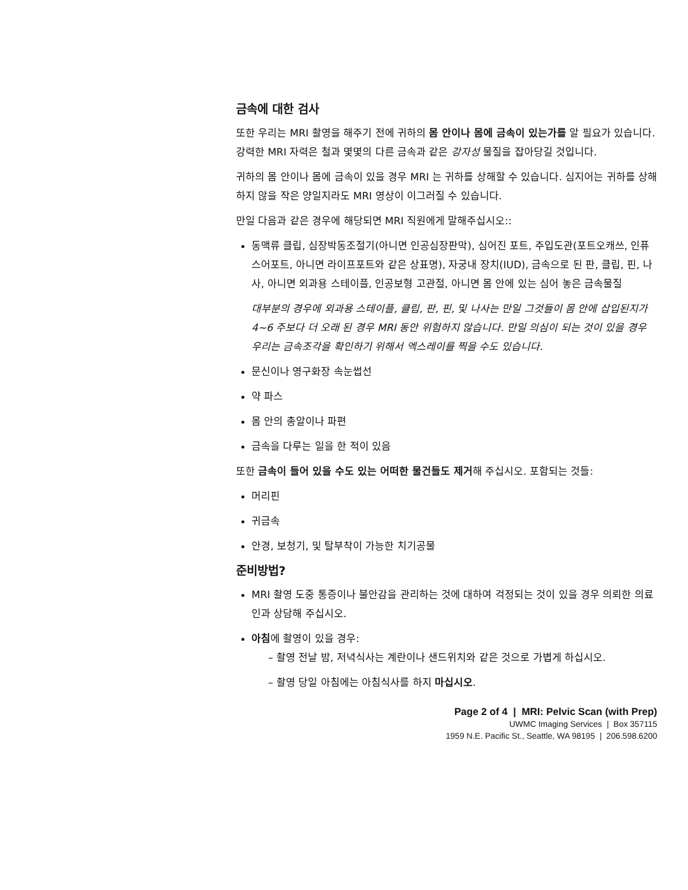금속에 대한 검사
또한 우리는 MRI 촬영을 해주기 전에 귀하의 몸 안이나 몸에 금속이 있는가를 알 필요가 있습니다. 강력한 MRI 자력은 철과 몇몇의 다른 금속과 같은 강자성 물질을 잡아당길 것입니다.
귀하의 몸 안이나 몸에 금속이 있을 경우 MRI 는 귀하를 상해할 수 있습니다. 심지어는 귀하를 상해하지 않을 작은 양일지라도 MRI 영상이 이그러질 수 있습니다.
만일 다음과 같은 경우에 해당되면 MRI 직원에게 말해주십시오::
동맥류 클립, 심장박동조절기(아니면 인공심장판막), 심어진 포트, 주입도관(포트오캐쓰, 인퓨스어포트, 아니면 라이프포트와 같은 상표명), 자궁내 장치(IUD), 금속으로 된 판, 클립, 핀, 나사, 아니면 외과용 스테이플, 인공보형 고관절, 아니면 몸 안에 있는 심어 놓은 금속물질
대부분의 경우에 외과용 스테이플, 클립, 판, 핀, 및 나사는 만일 그것들이 몸 안에 삽입된지가 4~6 주보다 더 오래 된 경우 MRI 동안 위험하지 않습니다. 만일 의심이 되는 것이 있을 경우 우리는 금속조각을 확인하기 위해서 엑스레이를 찍을 수도 있습니다.
문신이나 영구화장 속눈썹선
약 파스
몸 안의 총알이나 파편
금속을 다루는 일을 한 적이 있음
또한 금속이 들어 있을 수도 있는 어떠한 물건들도 제거해 주십시오. 포함되는 것들:
머리핀
귀금속
안경, 보청기, 및 탈부착이 가능한 치기공물
준비방법?
MRI 촬영 도중 통증이나 불안감을 관리하는 것에 대하여 걱정되는 것이 있을 경우 의뢰한 의료인과 상담해 주십시오.
아침에 촬영이 있을 경우:
– 촬영 전날 밤, 저녁식사는 계란이나 샌드위치와 같은 것으로 가볍게 하십시오.
– 촬영 당일 아침에는 아침식사를 하지 마십시오.
Page 2 of 4 | MRI: Pelvic Scan (with Prep)
UWMC Imaging Services | Box 357115
1959 N.E. Pacific St., Seattle, WA 98195 | 206.598.6200